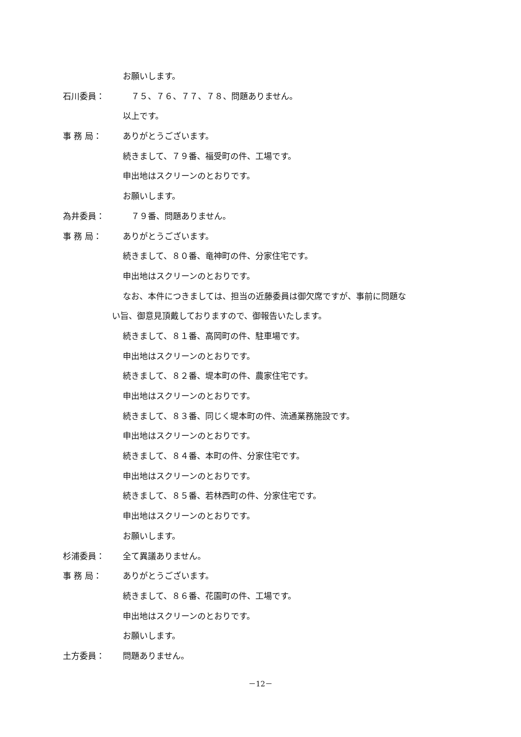お願いします。
石川委員：　７５、７６、７７、７８、問題ありません。
以上です。
事 務 局： ありがとうございます。
続きまして、７９番、福受町の件、工場です。
申出地はスクリーンのとおりです。
お願いします。
為井委員：　７９番、問題ありません。
事 務 局： ありがとうございます。
続きまして、８０番、竜神町の件、分家住宅です。
申出地はスクリーンのとおりです。
なお、本件につきましては、担当の近藤委員は御欠席ですが、事前に問題な
い旨、御意見頂戴しておりますので、御報告いたします。
続きまして、８１番、高岡町の件、駐車場です。
申出地はスクリーンのとおりです。
続きまして、８２番、堤本町の件、農家住宅です。
申出地はスクリーンのとおりです。
続きまして、８３番、同じく堤本町の件、流通業務施設です。
申出地はスクリーンのとおりです。
続きまして、８４番、本町の件、分家住宅です。
申出地はスクリーンのとおりです。
続きまして、８５番、若林西町の件、分家住宅です。
申出地はスクリーンのとおりです。
お願いします。
杉浦委員： 全て異議ありません。
事 務 局： ありがとうございます。
続きまして、８６番、花園町の件、工場です。
申出地はスクリーンのとおりです。
お願いします。
土方委員： 問題ありません。
－12－